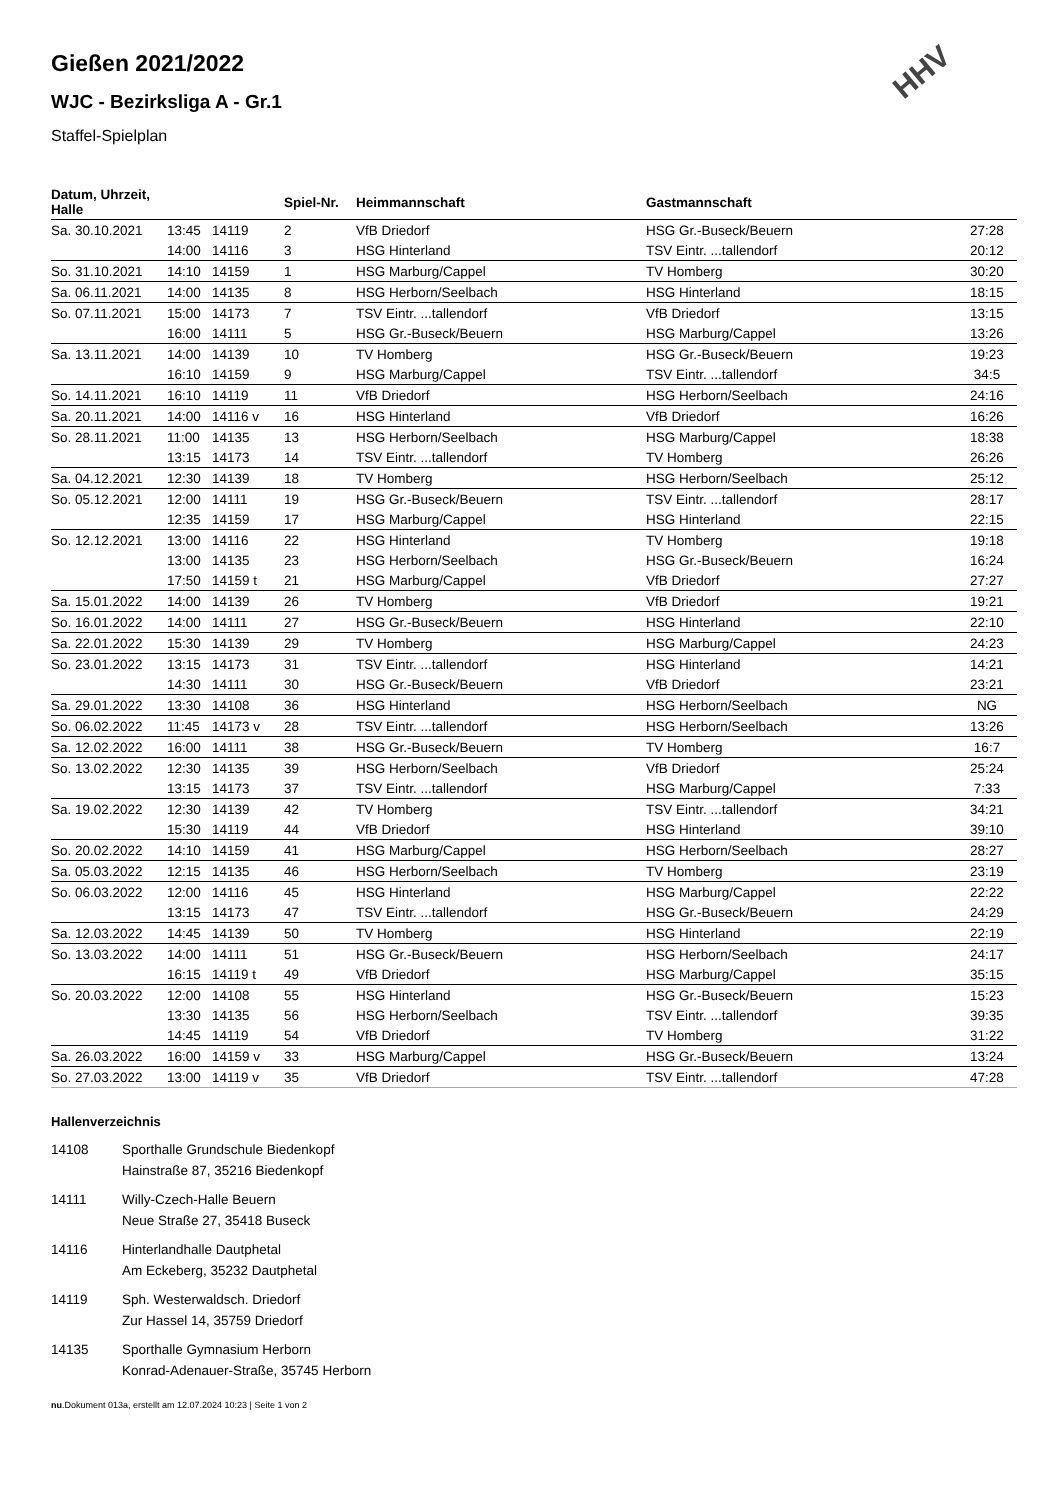HHV
Gießen 2021/2022
WJC - Bezirksliga A - Gr.1
Staffel-Spielplan
| Datum, Uhrzeit, Halle | | | Spiel-Nr. | Heimmannschaft | Gastmannschaft | |
| --- | --- | --- | --- | --- | --- | --- |
| Sa. 30.10.2021 | 13:45 | 14119 | 2 | VfB Driedorf | HSG Gr.-Buseck/Beuern | 27:28 |
| | 14:00 | 14116 | 3 | HSG Hinterland | TSV Eintr. ...tallendorf | 20:12 |
| So. 31.10.2021 | 14:10 | 14159 | 1 | HSG Marburg/Cappel | TV Homberg | 30:20 |
| Sa. 06.11.2021 | 14:00 | 14135 | 8 | HSG Herborn/Seelbach | HSG Hinterland | 18:15 |
| So. 07.11.2021 | 15:00 | 14173 | 7 | TSV Eintr. ...tallendorf | VfB Driedorf | 13:15 |
| | 16:00 | 14111 | 5 | HSG Gr.-Buseck/Beuern | HSG Marburg/Cappel | 13:26 |
| Sa. 13.11.2021 | 14:00 | 14139 | 10 | TV Homberg | HSG Gr.-Buseck/Beuern | 19:23 |
| | 16:10 | 14159 | 9 | HSG Marburg/Cappel | TSV Eintr. ...tallendorf | 34:5 |
| So. 14.11.2021 | 16:10 | 14119 | 11 | VfB Driedorf | HSG Herborn/Seelbach | 24:16 |
| Sa. 20.11.2021 | 14:00 | 14116 v | 16 | HSG Hinterland | VfB Driedorf | 16:26 |
| So. 28.11.2021 | 11:00 | 14135 | 13 | HSG Herborn/Seelbach | HSG Marburg/Cappel | 18:38 |
| | 13:15 | 14173 | 14 | TSV Eintr. ...tallendorf | TV Homberg | 26:26 |
| Sa. 04.12.2021 | 12:30 | 14139 | 18 | TV Homberg | HSG Herborn/Seelbach | 25:12 |
| So. 05.12.2021 | 12:00 | 14111 | 19 | HSG Gr.-Buseck/Beuern | TSV Eintr. ...tallendorf | 28:17 |
| | 12:35 | 14159 | 17 | HSG Marburg/Cappel | HSG Hinterland | 22:15 |
| So. 12.12.2021 | 13:00 | 14116 | 22 | HSG Hinterland | TV Homberg | 19:18 |
| | 13:00 | 14135 | 23 | HSG Herborn/Seelbach | HSG Gr.-Buseck/Beuern | 16:24 |
| | 17:50 | 14159 t | 21 | HSG Marburg/Cappel | VfB Driedorf | 27:27 |
| Sa. 15.01.2022 | 14:00 | 14139 | 26 | TV Homberg | VfB Driedorf | 19:21 |
| So. 16.01.2022 | 14:00 | 14111 | 27 | HSG Gr.-Buseck/Beuern | HSG Hinterland | 22:10 |
| Sa. 22.01.2022 | 15:30 | 14139 | 29 | TV Homberg | HSG Marburg/Cappel | 24:23 |
| So. 23.01.2022 | 13:15 | 14173 | 31 | TSV Eintr. ...tallendorf | HSG Hinterland | 14:21 |
| | 14:30 | 14111 | 30 | HSG Gr.-Buseck/Beuern | VfB Driedorf | 23:21 |
| Sa. 29.01.2022 | 13:30 | 14108 | 36 | HSG Hinterland | HSG Herborn/Seelbach | NG |
| So. 06.02.2022 | 11:45 | 14173 v | 28 | TSV Eintr. ...tallendorf | HSG Herborn/Seelbach | 13:26 |
| Sa. 12.02.2022 | 16:00 | 14111 | 38 | HSG Gr.-Buseck/Beuern | TV Homberg | 16:7 |
| So. 13.02.2022 | 12:30 | 14135 | 39 | HSG Herborn/Seelbach | VfB Driedorf | 25:24 |
| | 13:15 | 14173 | 37 | TSV Eintr. ...tallendorf | HSG Marburg/Cappel | 7:33 |
| Sa. 19.02.2022 | 12:30 | 14139 | 42 | TV Homberg | TSV Eintr. ...tallendorf | 34:21 |
| | 15:30 | 14119 | 44 | VfB Driedorf | HSG Hinterland | 39:10 |
| So. 20.02.2022 | 14:10 | 14159 | 41 | HSG Marburg/Cappel | HSG Herborn/Seelbach | 28:27 |
| Sa. 05.03.2022 | 12:15 | 14135 | 46 | HSG Herborn/Seelbach | TV Homberg | 23:19 |
| So. 06.03.2022 | 12:00 | 14116 | 45 | HSG Hinterland | HSG Marburg/Cappel | 22:22 |
| | 13:15 | 14173 | 47 | TSV Eintr. ...tallendorf | HSG Gr.-Buseck/Beuern | 24:29 |
| Sa. 12.03.2022 | 14:45 | 14139 | 50 | TV Homberg | HSG Hinterland | 22:19 |
| So. 13.03.2022 | 14:00 | 14111 | 51 | HSG Gr.-Buseck/Beuern | HSG Herborn/Seelbach | 24:17 |
| | 16:15 | 14119 t | 49 | VfB Driedorf | HSG Marburg/Cappel | 35:15 |
| So. 20.03.2022 | 12:00 | 14108 | 55 | HSG Hinterland | HSG Gr.-Buseck/Beuern | 15:23 |
| | 13:30 | 14135 | 56 | HSG Herborn/Seelbach | TSV Eintr. ...tallendorf | 39:35 |
| | 14:45 | 14119 | 54 | VfB Driedorf | TV Homberg | 31:22 |
| Sa. 26.03.2022 | 16:00 | 14159 v | 33 | HSG Marburg/Cappel | HSG Gr.-Buseck/Beuern | 13:24 |
| So. 27.03.2022 | 13:00 | 14119 v | 35 | VfB Driedorf | TSV Eintr. ...tallendorf | 47:28 |
Hallenverzeichnis
14108 Sporthalle Grundschule Biedenkopf
Hainstraße 87, 35216 Biedenkopf
14111 Willy-Czech-Halle Beuern
Neue Straße 27, 35418 Buseck
14116 Hinterlandhalle Dautphetal
Am Eckeberg, 35232 Dautphetal
14119 Sph. Westerwaldsch. Driedorf
Zur Hassel 14, 35759 Driedorf
14135 Sporthalle Gymnasium Herborn
Konrad-Adenauer-Straße, 35745 Herborn
nu.Dokument 013a, erstellt am 12.07.2024 10:23 | Seite 1 von 2